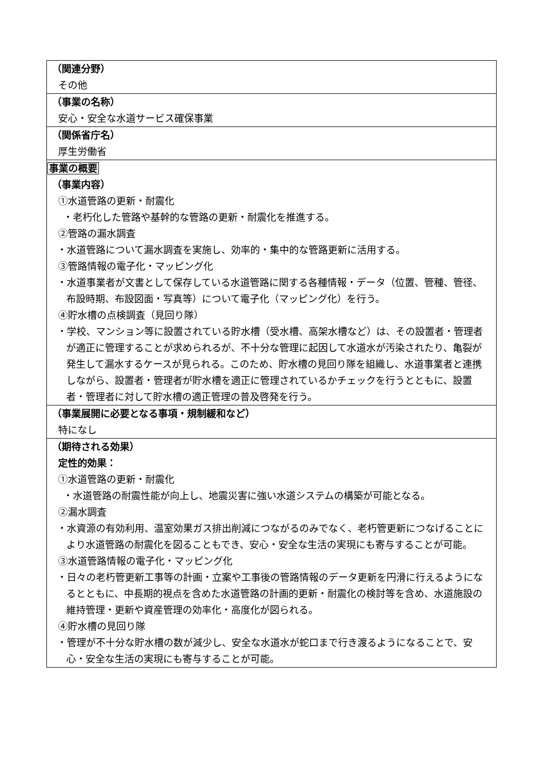| （関連分野） その他 |
| （事業の名称） 安心・安全な水道サービス確保事業 |
| （関係省庁名） 厚生労働省 |
| 事業の概要 （事業内容） ①水道管路の更新・耐震化 ・老朽化した管路や基幹的な管路の更新・耐震化を推進する。 ②管路の漏水調査 ・水道管路について漏水調査を実施し、効率的・集中的な管路更新に活用する。 ③管路情報の電子化・マッピング化 ・水道事業者が文書として保存している水道管路に関する各種情報・データ（位置、管種、管径、布設時期、布設図面・写真等）について電子化（マッピング化）を行う。 ④貯水槽の点検調査（見回り隊） ・学校、マンション等に設置されている貯水槽（受水槽、高架水槽など）は、その設置者・管理者が適正に管理することが求められるが、不十分な管理に起因して水道水が汚染されたり、亀裂が発生して漏水するケースが見られる。このため、貯水槽の見回り隊を組織し、水道事業者と連携しながら、設置者・管理者が貯水槽を適正に管理されているかチェックを行うとともに、設置者・管理者に対して貯水槽の適正管理の普及啓発を行う。 |
| （事業展開に必要となる事項・規制緩和など） 特になし |
| （期待される効果） 定性的効果： ①水道管路の更新・耐震化 ・水道管路の耐震性能が向上し、地震災害に強い水道システムの構築が可能となる。 ②漏水調査 ・水資源の有効利用、温室効果ガス排出削減につながるのみでなく、老朽管更新につなげることにより水道管路の耐震化を図ることもでき、安心・安全な生活の実現にも寄与することが可能。 ③水道管路情報の電子化・マッピング化 ・日々の老朽管更新工事等の計画・立案や工事後の管路情報のデータ更新を円滑に行えるようになるとともに、中長期的視点を含めた水道管路の計画的更新・耐震化の検討等を含め、水道施設の維持管理・更新や資産管理の効率化・高度化が図られる。 ④貯水槽の見回り隊 ・管理が不十分な貯水槽の数が減少し、安全な水道水が蛇口まで行き渡るようになることで、安心・安全な生活の実現にも寄与することが可能。 |